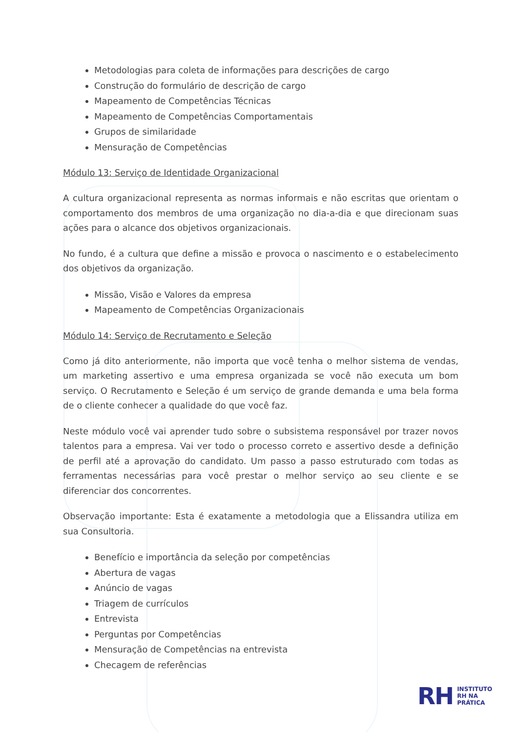Metodologias para coleta de informações para descrições de cargo
Construção do formulário de descrição de cargo
Mapeamento de Competências Técnicas
Mapeamento de Competências Comportamentais
Grupos de similaridade
Mensuração de Competências
Módulo 13: Serviço de Identidade Organizacional
A cultura organizacional representa as normas informais e não escritas que orientam o comportamento dos membros de uma organização no dia-a-dia e que direcionam suas ações para o alcance dos objetivos organizacionais.
No fundo, é a cultura que define a missão e provoca o nascimento e o estabelecimento dos objetivos da organização.
Missão, Visão e Valores da empresa
Mapeamento de Competências Organizacionais
Módulo 14: Serviço de Recrutamento e Seleção
Como já dito anteriormente, não importa que você tenha o melhor sistema de vendas, um marketing assertivo e uma empresa organizada se você não executa um bom serviço. O Recrutamento e Seleção é um serviço de grande demanda e uma bela forma de o cliente conhecer a qualidade do que você faz.
Neste módulo você vai aprender tudo sobre o subsistema responsável por trazer novos talentos para a empresa. Vai ver todo o processo correto e assertivo desde a definição de perfil até a aprovação do candidato. Um passo a passo estruturado com todas as ferramentas necessárias para você prestar o melhor serviço ao seu cliente e se diferenciar dos concorrentes.
Observação importante: Esta é exatamente a metodologia que a Elissandra utiliza em sua Consultoria.
Benefício e importância da seleção por competências
Abertura de vagas
Anúncio de vagas
Triagem de currículos
Entrevista
Perguntas por Competências
Mensuração de Competências na entrevista
Checagem de referências
RH
INSTITUTO
RH NA
PRÁTICA